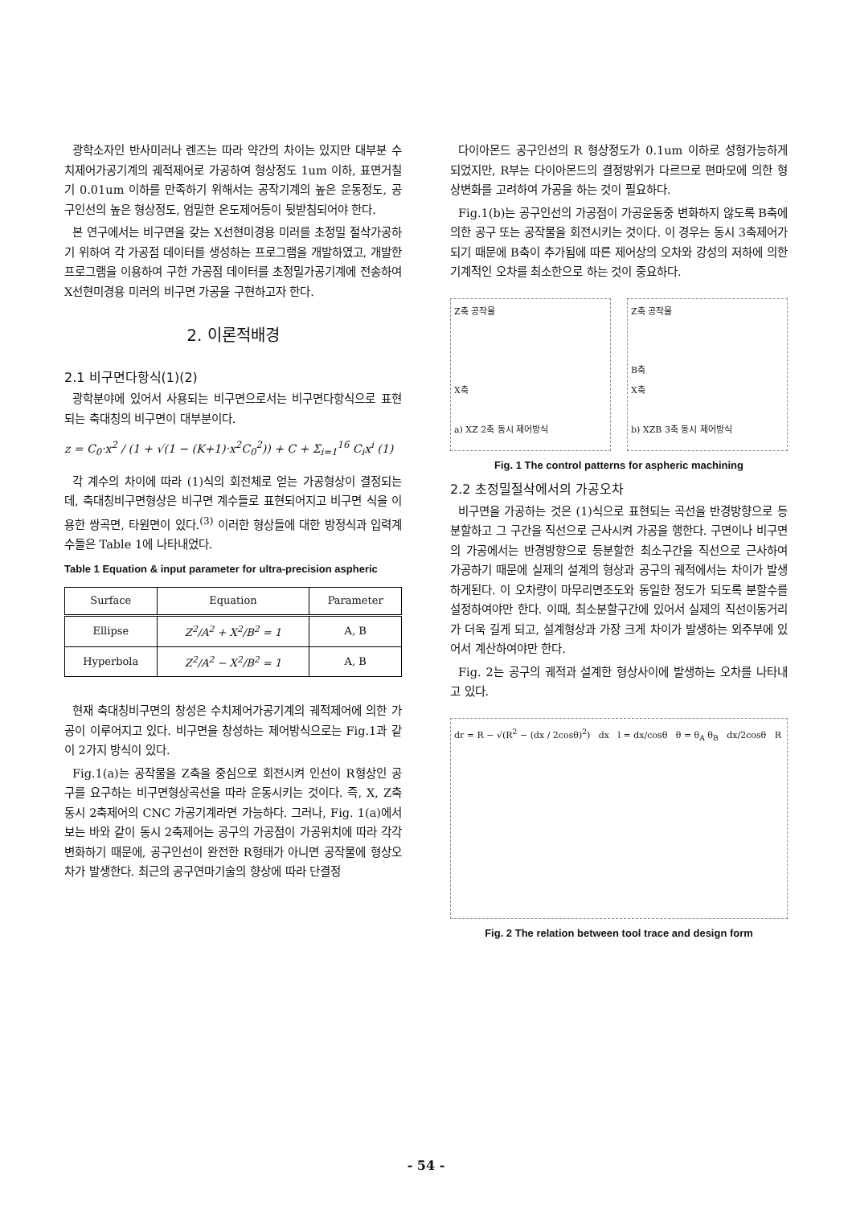광학소자인 반사미러나 렌즈는 따라 약간의 차이는 있지만 대부분 수치제어가공기계의 궤적제어로 가공하여 형상정도 1um 이하, 표면거칠기 0.01um 이하를 만족하기 위해서는 공작기계의 높은 운동정도, 공구인선의 높은 형상정도, 엄밀한 온도제어등이 뒷받침되어야 한다.
본 연구에서는 비구면을 갖는 X선현미경용 미러를 초정밀 절삭가공하기 위하여 각 가공점 데이터를 생성하는 프로그램을 개발하였고, 개발한 프로그램을 이용하여 구한 가공점 데이터를 초정밀가공기계에 전송하여 X선현미경용 미러의 비구면 가공을 구현하고자 한다.
2. 이론적배경
2.1 비구면다항식(1)(2)
광학분야에 있어서 사용되는 비구면으로서는 비구면다항식으로 표현되는 축대칭의 비구면이 대부분이다.
z = C<sub>0</sub>·x<sup>2</sup> / (1 + √(1 − (K+1)·x<sup>2</sup>C<sub>0</sub><sup>2</sup>)) + C + Σ<sub>i=1</sub><sup>16</sup> C<sub>i</sub>x<sup>i</sup> (1)
각 계수의 차이에 따라 (1)식의 회전체로 얻는 가공형상이 결정되는데, 축대칭비구면형상은 비구면 계수들로 표현되어지고 비구면 식을 이용한 쌍곡면, 타원면이 있다.<sup>(3)</sup> 이러한 형상들에 대한 방정식과 입력계수들은 Table 1에 나타내었다.
Table 1 Equation & input parameter for ultra-precision aspheric
| Surface | Equation | Parameter |
| --- | --- | --- |
| Ellipse | Z<sup>2</sup>/A<sup>2</sup> + X<sup>2</sup>/B<sup>2</sup> = 1 | A, B |
| Hyperbola | Z<sup>2</sup>/A<sup>2</sup> − X<sup>2</sup>/B<sup>2</sup> = 1 | A, B |
현재 축대칭비구면의 창성은 수치제어가공기계의 궤적제어에 의한 가공이 이루어지고 있다. 비구면을 창성하는 제어방식으로는 Fig.1과 같이 2가지 방식이 있다.
Fig.1(a)는 공작물을 Z축을 중심으로 회전시켜 인선이 R형상인 공구를 요구하는 비구면형상곡선을 따라 운동시키는 것이다. 즉, X, Z축 동시 2축제어의 CNC 가공기계라면 가능하다. 그러나, Fig. 1(a)에서 보는 바와 같이 동시 2축제어는 공구의 가공점이 가공위치에 따라 각각 변화하기 때문에, 공구인선이 완전한 R형태가 아니면 공작물에 형상오차가 발생한다. 최근의 공구연마기술의 향상에 따라 단결정
다이아몬드 공구인선의 R 형상정도가 0.1um 이하로 성형가능하게 되었지만, R부는 다이아몬드의 결정방위가 다르므로 편마모에 의한 형상변화를 고려하여 가공을 하는 것이 필요하다.
Fig.1(b)는 공구인선의 가공점이 가공운동중 변화하지 않도록 B축에 의한 공구 또는 공작물을 회전시키는 것이다. 이 경우는 동시 3축제어가 되기 때문에 B축이 추가됨에 따른 제어상의 오차와 강성의 저하에 의한 기계적인 오차를 최소한으로 하는 것이 중요하다.
Z축 공작물
X축
a) XZ 2축 동시 제어방식
Z축 공작물
B축
X축
b) XZB 3축 동시 제어방식
Fig. 1 The control patterns for aspheric machining
2.2 초정밀절삭에서의 가공오차
비구면을 가공하는 것은 (1)식으로 표현되는 곡선을 반경방향으로 등분할하고 그 구간을 직선으로 근사시켜 가공을 행한다. 구면이나 비구면의 가공에서는 반경방향으로 등분할한 최소구간을 직선으로 근사하여 가공하기 때문에 실제의 설계의 형상과 공구의 궤적에서는 차이가 발생하게된다. 이 오차량이 마무리면조도와 동일한 정도가 되도록 분할수를 설정하여야만 한다. 이때, 최소분할구간에 있어서 실제의 직선이동거리가 더욱 길게 되고, 설계형상과 가장 크게 차이가 발생하는 외주부에 있어서 계산하여야만 한다.
Fig. 2는 공구의 궤적과 설계한 형상사이에 발생하는 오차를 나타내고 있다.
dr = R − √(R<sup>2</sup> − (dx / 2cosθ)<sup>2</sup>) dx l = dx/cosθ θ = θ<sub>A</sub> θ<sub>B</sub> dx/2cosθ R
Fig. 2 The relation between tool trace and design form
- 54 -